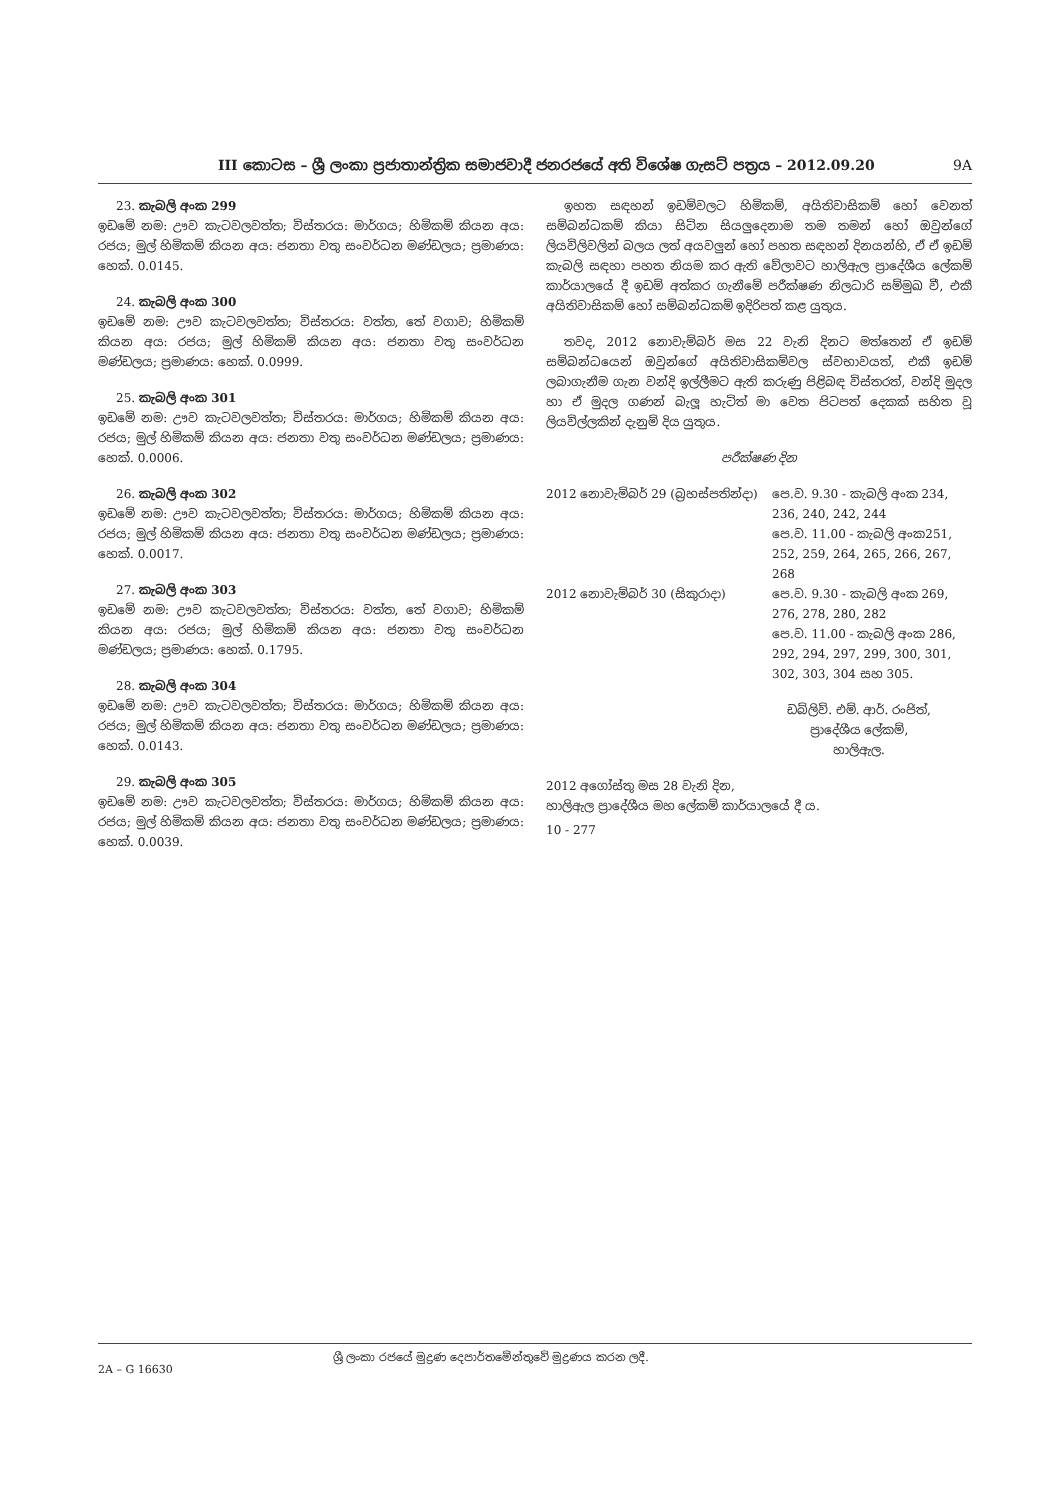III කොටස – ශ්‍රී ලංකා ප්‍රජාතාන්ත්‍රික සමාජවාදී ජනරජයේ අති විශේෂ ගැසට් පත්‍රය – 2012.09.20 9A
23. කැබලි අංක 299
ඉඩමේ නම: ඌව කැටවලවත්ත; විස්තරය: මාර්ගය; හිමිකම් කියන අය: රජය; මුල් හිමිකම් කියන අය: ජනතා වතු සංවර්ධන මණ්ඩලය; ප්‍රමාණය: හෙක්. 0.0145.
24. කැබලි අංක 300
ඉඩමේ නම: ඌව කැටවලවත්ත; විස්තරය: වත්ත, තේ වගාව; හිමිකම් කියන අය: රජය; මුල් හිමිකම් කියන අය: ජනතා වතු සංවර්ධන මණ්ඩලය; ප්‍රමාණය: හෙක්. 0.0999.
25. කැබලි අංක 301
ඉඩමේ නම: ඌව කැටවලවත්ත; විස්තරය: මාර්ගය; හිමිකම් කියන අය: රජය; මුල් හිමිකම් කියන අය: ජනතා වතු සංවර්ධන මණ්ඩලය; ප්‍රමාණය: හෙක්. 0.0006.
26. කැබලි අංක 302
ඉඩමේ නම: ඌව කැටවලවත්ත; විස්තරය: මාර්ගය; හිමිකම් කියන අය: රජය; මුල් හිමිකම් කියන අය: ජනතා වතු සංවර්ධන මණ්ඩලය; ප්‍රමාණය: හෙක්. 0.0017.
27. කැබලි අංක 303
ඉඩමේ නම: ඌව කැටවලවත්ත; විස්තරය: වත්ත, තේ වගාව; හිමිකම් කියන අය: රජය; මුල් හිමිකම් කියන අය: ජනතා වතු සංවර්ධන මණ්ඩලය; ප්‍රමාණය: හෙක්. 0.1795.
28. කැබලි අංක 304
ඉඩමේ නම: ඌව කැටවලවත්ත; විස්තරය: මාර්ගය; හිමිකම් කියන අය: රජය; මුල් හිමිකම් කියන අය: ජනතා වතු සංවර්ධන මණ්ඩලය; ප්‍රමාණය: හෙක්. 0.0143.
29. කැබලි අංක 305
ඉඩමේ නම: ඌව කැටවලවත්ත; විස්තරය: මාර්ගය; හිමිකම් කියන අය: රජය; මුල් හිමිකම් කියන අය: ජනතා වතු සංවර්ධන මණ්ඩලය; ප්‍රමාණය: හෙක්. 0.0039.
ඉහත සඳහන් ඉඩම්වලට හිමිකම්, අයිතිවාසිකම් හෝ වෙනත් සම්බන්ධකම් කියා සිටින සියලුදෙනාම තම තමන් හෝ ඔවුන්ගේ ලියවිලිවලින් බලය ලත් අයවලුන් හෝ පහත සඳහන් දිනයන්හි, ඒ ඒ ඉඩම් කැබලි සඳහා පහත නියම කර ඇති වේලාවට හාලිඇල ප්‍රාදේශීය ලේකම් කාර්යාලයේ දී ඉඩම් අත්කර ගැනීමේ පරීක්ෂණ නිලධාරි සම්මුඛ වී, එකී අයිතිවාසිකම් හෝ සම්බන්ධකම් ඉදිරිපත් කළ යුතුය.
තවද, 2012 නොවැම්බර් මස 22 වැනි දිනට මත්තෙන් ඒ ඉඩම් සම්බන්ධයෙන් ඔවුන්ගේ අයිතිවාසිකම්වල ස්වභාවයත්, එකී ඉඩම් ලබාගැනීම ගැන වන්දි ඉල්ලීමට ඇති කරුණු පිළිබඳ විස්තරත්, වන්දි මුදල හා ඒ මුදල ගණන් බැලූ හැටිත් මා වෙත පිටපත් දෙකක් සහිත වූ ලියවිල්ලකින් දැනුම් දිය යුතුය.
පරීක්ෂණ දින
| 2012 නොවැම්බර් 29 (බ්‍රහස්පතින්දා) | පෙ.ව. 9.30 - කැබලි අංක 234, 236, 240, 242, 244 පෙ.ව. 11.00 - කැබලි අංක251, 252, 259, 264, 265, 266, 267, 268 |
| 2012 නොවැම්බර් 30 (සිකුරාදා) | පෙ.ව. 9.30 - කැබලි අංක 269, 276, 278, 280, 282 පෙ.ව. 11.00 - කැබලි අංක 286, 292, 294, 297, 299, 300, 301, 302, 303, 304 සහ 305. |
ඩබ්ලිව්. එම්. ආර්. රංජිත්,
ප්‍රාදේශීය ලේකම්,
හාලිඇල.
2012 අගෝස්තු මස 28 වැනි දින,
හාලිඇල ප්‍රාදේශීය මහ ලේකම් කාර්යාලයේ දී ය.
10 - 277
2A – G 16630 ශ්‍රී ලංකා රජයේ මුද්‍රණ දෙපාර්තමේන්තුවේ මුද්‍රණය කරන ලදී.